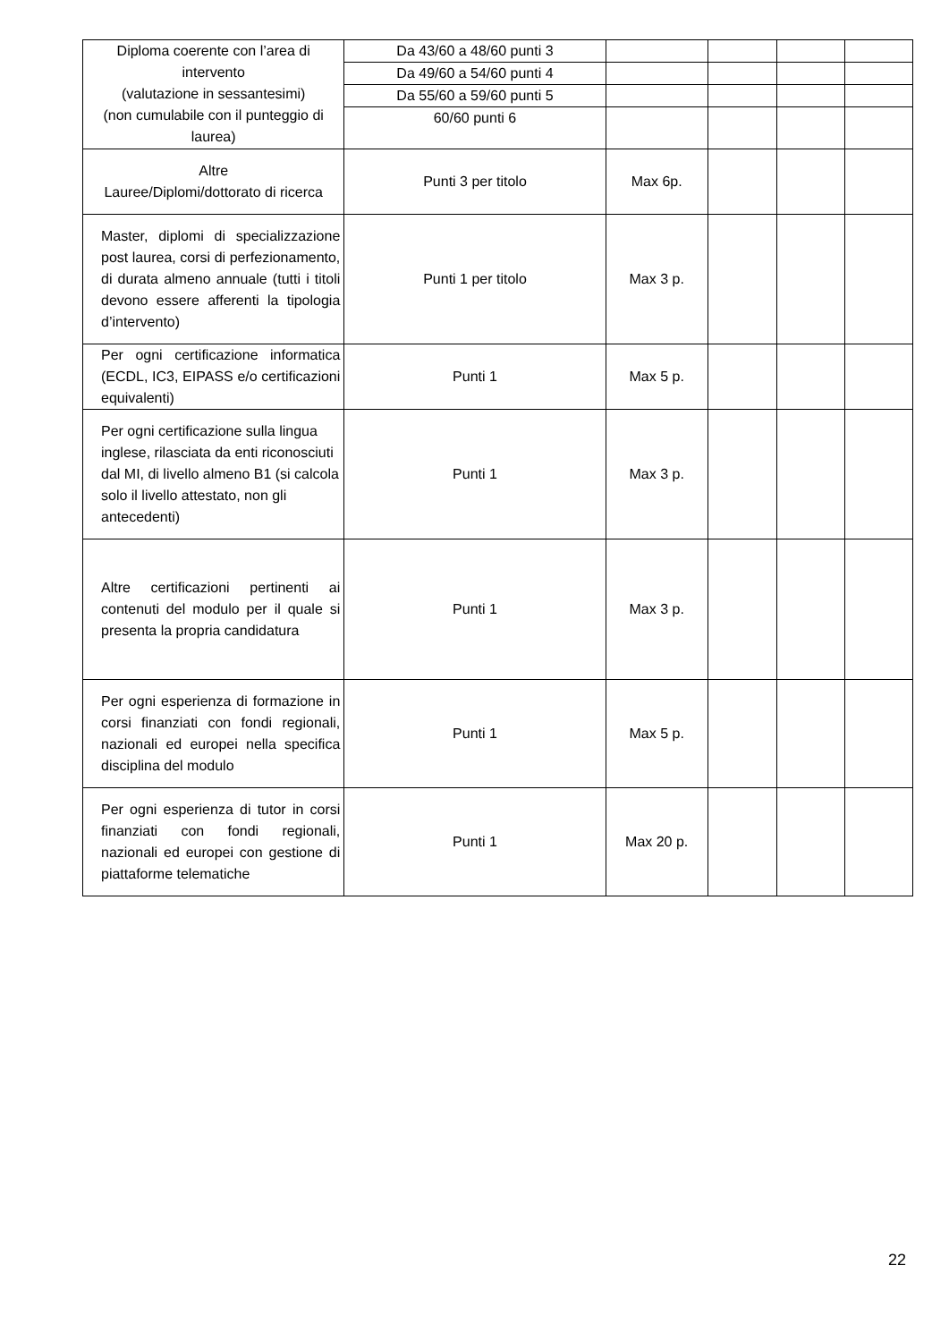| Diploma coerente con l’area di intervento (valutazione in sessantesimi) (non cumulabile con il punteggio di laurea) | Da 43/60 a 48/60 punti 3 | | | | |
| | Da 49/60 a 54/60 punti 4 | | | | |
| | Da 55/60 a 59/60 punti 5 | | | | |
| | 60/60 punti 6 | | | | |
| Altre Lauree/Diplomi/dottorato di ricerca | Punti 3 per titolo | Max 6p. | | | |
| Master, diplomi di specializzazione post laurea, corsi di perfezionamento, di durata almeno annuale (tutti i titoli devono essere afferenti la tipologia d’intervento) | Punti 1 per titolo | Max 3 p. | | | |
| Per ogni certificazione informatica (ECDL, IC3, EIPASS e/o certificazioni equivalenti) | Punti 1 | Max 5 p. | | | |
| Per ogni certificazione sulla lingua inglese, rilasciata da enti riconosciuti dal MI, di livello almeno B1 (si calcola solo il livello attestato, non gli antecedenti) | Punti 1 | Max 3 p. | | | |
| Altre certificazioni pertinenti ai contenuti del modulo per il quale si presenta la propria candidatura | Punti 1 | Max 3 p. | | | |
| Per ogni esperienza di formazione in corsi finanziati con fondi regionali, nazionali ed europei nella specifica disciplina del modulo | Punti 1 | Max 5 p. | | | |
| Per ogni esperienza di tutor in corsi finanziati con fondi regionali, nazionali ed europei con gestione di piattaforme telematiche | Punti 1 | Max 20 p. | | | |
22